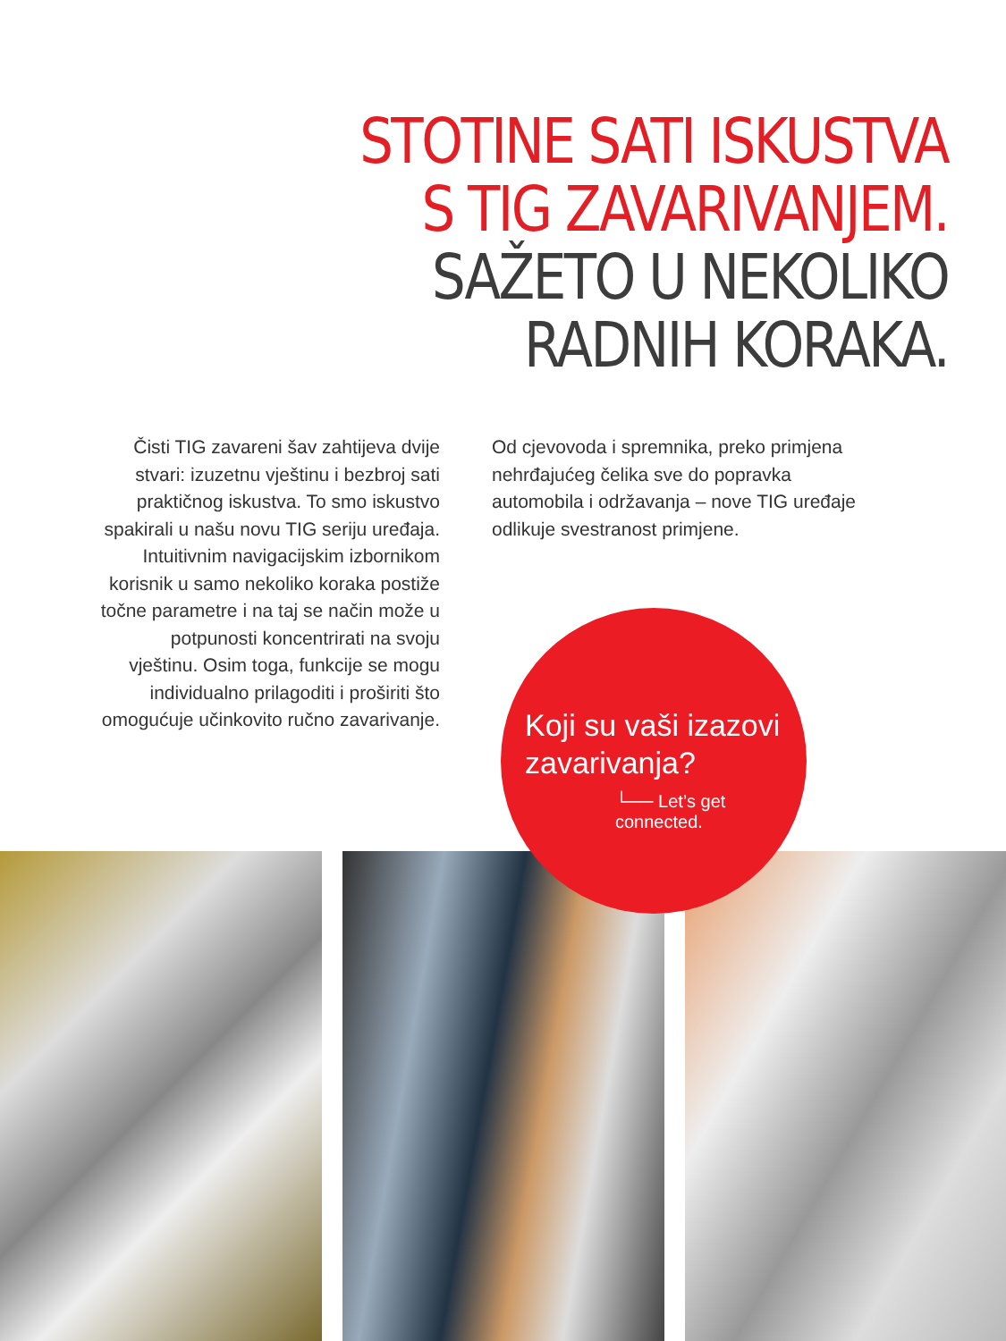STOTINE SATI ISKUSTVA
S TIG ZAVARIVANJEM.
SAŽETO U NEKOLIKO
RADNIH KORAKA.
Čisti TIG zavareni šav zahtijeva dvije stvari: izuzetnu vještinu i bezbroj sati praktičnog iskustva. To smo iskustvo spakirali u našu novu TIG seriju uređaja. Intuitivnim navigacijskim izbornikom korisnik u samo nekoliko koraka postiže točne parametre i na taj se način može u potpunosti koncentrirati na svoju vještinu. Osim toga, funkcije se mogu individualno prilagoditi i proširiti što omogućuje učinkovito ručno zavarivanje.
Od cjevovoda i spremnika, preko primjena nehrđajućeg čelika sve do popravka automobila i održavanja – nove TIG uređaje odlikuje svestranost primjene.
Koji su vaši izazovi
zavarivanja?
└── Let’s get connected.